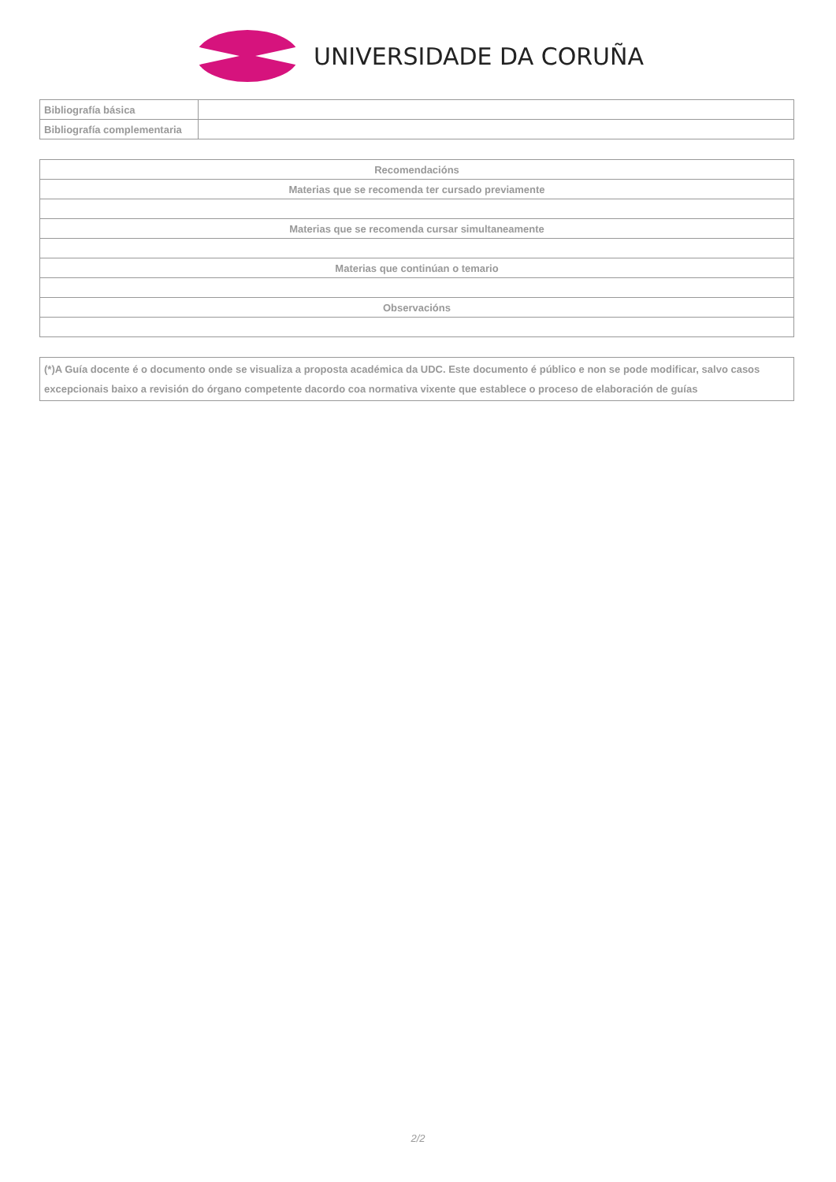UNIVERSIDADE DA CORUÑA
| Bibliografía básica | |
| Bibliografía complementaria | |
| Recomendacións |
| Materias que se recomenda ter cursado previamente |
| Materias que se recomenda cursar simultaneamente |
| Materias que continúan o temario |
| Observacións |
| (*)A Guía docente é o documento onde se visualiza a proposta académica da UDC. Este documento é público e non se pode modificar, salvo casos excepcionais baixo a revisión do órgano competente dacordo coa normativa vixente que establece o proceso de elaboración de guías |
2/2